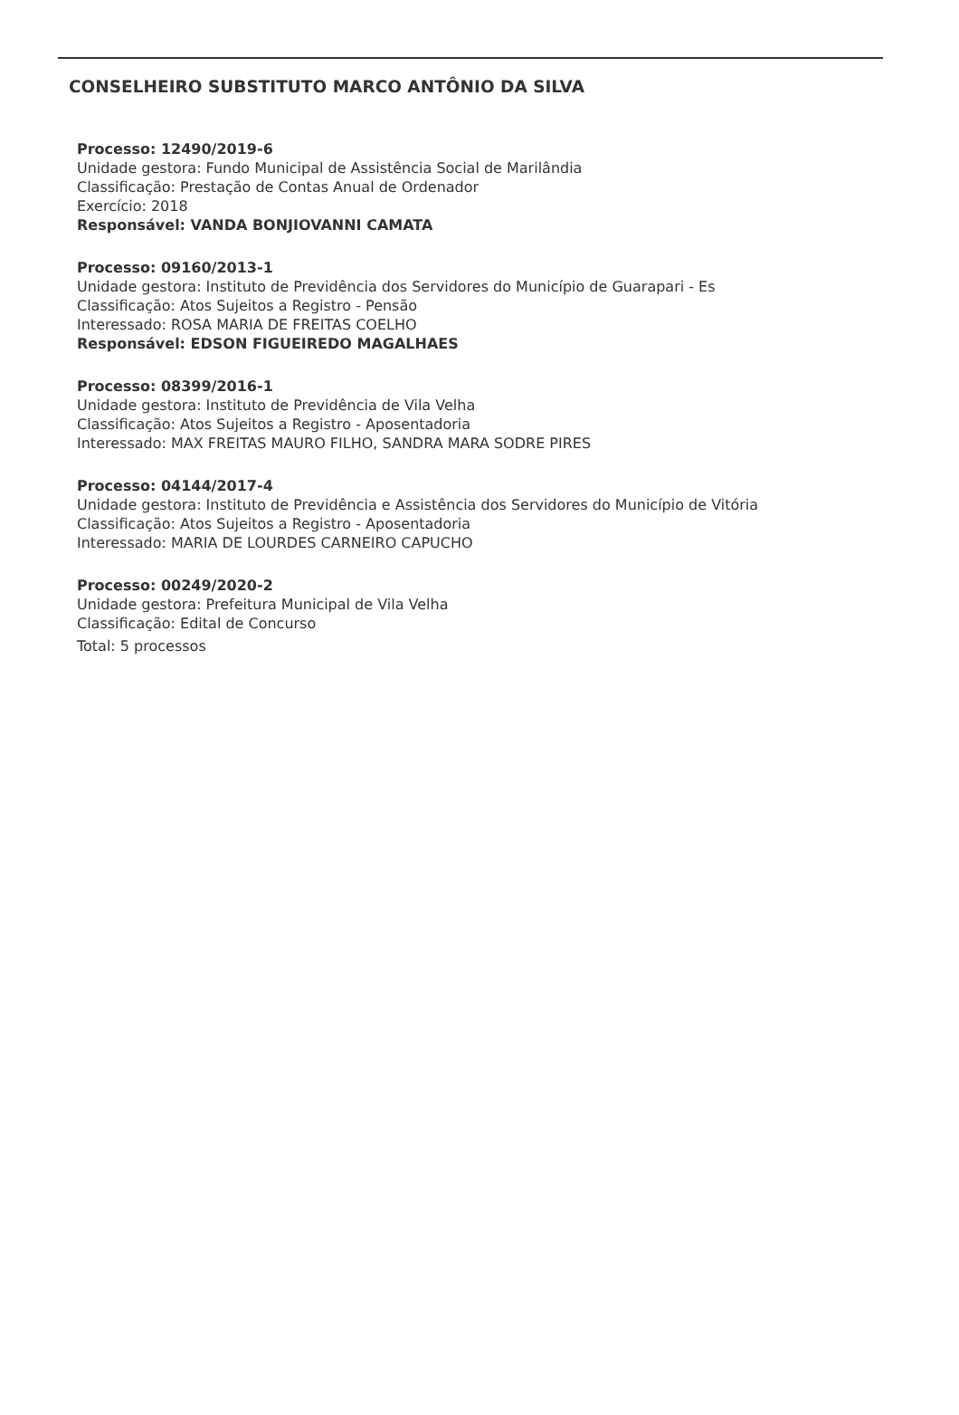CONSELHEIRO SUBSTITUTO MARCO ANTÔNIO DA SILVA
Processo: 12490/2019-6
Unidade gestora: Fundo Municipal de Assistência Social de Marilândia
Classificação: Prestação de Contas Anual de Ordenador
Exercício: 2018
Responsável: VANDA BONJIOVANNI CAMATA
Processo: 09160/2013-1
Unidade gestora: Instituto de Previdência dos Servidores do Município de Guarapari - Es
Classificação: Atos Sujeitos a Registro - Pensão
Interessado: ROSA MARIA DE FREITAS COELHO
Responsável: EDSON FIGUEIREDO MAGALHAES
Processo: 08399/2016-1
Unidade gestora: Instituto de Previdência de Vila Velha
Classificação: Atos Sujeitos a Registro - Aposentadoria
Interessado: MAX FREITAS MAURO FILHO, SANDRA MARA SODRE PIRES
Processo: 04144/2017-4
Unidade gestora: Instituto de Previdência e Assistência dos Servidores do Município de Vitória
Classificação: Atos Sujeitos a Registro - Aposentadoria
Interessado: MARIA DE LOURDES CARNEIRO CAPUCHO
Processo: 00249/2020-2
Unidade gestora: Prefeitura Municipal de Vila Velha
Classificação: Edital de Concurso
Total: 5 processos